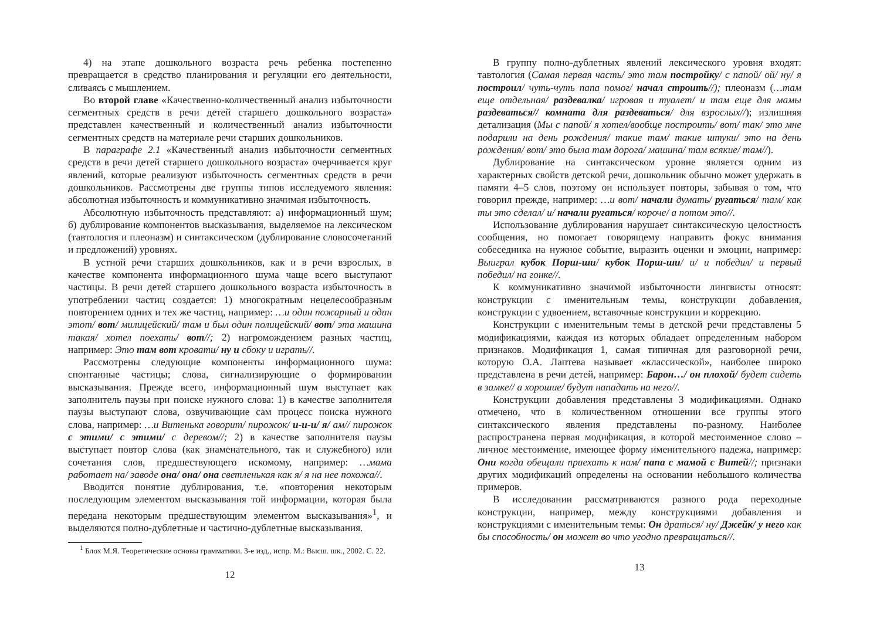4) на этапе дошкольного возраста речь ребенка постепенно превращается в средство планирования и регуляции его деятельности, сливаясь с мышлением.
Во второй главе «Качественно-количественный анализ избыточности сегментных средств в речи детей старшего дошкольного возраста» представлен качественный и количественный анализ избыточности сегментных средств на материале речи старших дошкольников.
В параграфе 2.1 «Качественный анализ избыточности сегментных средств в речи детей старшего дошкольного возраста» очерчивается круг явлений, которые реализуют избыточность сегментных средств в речи дошкольников. Рассмотрены две группы типов исследуемого явления: абсолютная избыточность и коммуникативно значимая избыточность.
Абсолютную избыточность представляют: а) информационный шум; б) дублирование компонентов высказывания, выделяемое на лексическом (тавтология и плеоназм) и синтаксическом (дублирование словосочетаний и предложений) уровнях.
В устной речи старших дошкольников, как и в речи взрослых, в качестве компонента информационного шума чаще всего выступают частицы. В речи детей старшего дошкольного возраста избыточность в употреблении частиц создается: 1) многократным нецелесообразным повторением одних и тех же частиц, например: …и один пожарный и один этот/ вот/ милицейский/ там и был один полицейский/ вот/ эта машина такая/ хотел поехать/ вот//; 2) нагромождением разных частиц, например: Это там вот кровати/ ну и сбоку и играть//.
Рассмотрены следующие компоненты информационного шума: спонтанные частицы; слова, сигнализирующие о формировании высказывания. Прежде всего, информационный шум выступает как заполнитель паузы при поиске нужного слова: 1) в качестве заполнителя паузы выступают слова, озвучивающие сам процесс поиска нужного слова, например: …и Витенька говорит/ пирожок/ и-и-и/ я/ ам// пирожок с этими/ с этими/ с деревом//; 2) в качестве заполнителя паузы выступает повтор слова (как знаменательного, так и служебного) или сочетания слов, предшествующего искомому, например: …мама работает на/ заводе она/ она/ она светленькая как я/ я на нее похожа//.
Вводится понятие дублирования, т.е. «повторения некоторым последующим элементом высказывания той информации, которая была передана некоторым предшествующим элементом высказывания»<sup>1</sup>, и выделяются полно-дублетные и частично-дублетные высказывания.
<sup>1</sup> Блох М.Я. Теоретические основы грамматики. 3-е изд., испр. М.: Высш. шк., 2002. С. 22.
12
В группу полно-дублетных явлений лексического уровня входят: тавтология (Самая первая часть/ это там постройку/ с папой/ ой/ ну/ я построил/ чуть-чуть папа помог/ начал строить//); плеоназм (…там еще отдельная/ раздевалка/ игровая и туалет/ и там еще для мамы раздеваться// комната для раздеваться/ для взрослых//); излишняя детализация (Мы с папой/ я хотел/вообще построить/ вот/ так/ это мне подарили на день рождения/ такие там/ такие штуки/ это на день рождения/ вот/ это была там дорога/ машина/ там всякие/ там//).
Дублирование на синтаксическом уровне является одним из характерных свойств детской речи, дошкольник обычно может удержать в памяти 4–5 слов, поэтому он использует повторы, забывая о том, что говорил прежде, например: …и вот/ начали думать/ ругаться/ там/ как ты это сделал/ и/ начали ругаться/ короче/ а потом это//.
Использование дублирования нарушает синтаксическую целостность сообщения, но помогает говорящему направить фокус внимания собеседника на нужное событие, выразить оценки и эмоции, например: Выиграл кубок Порш-ши/ кубок Порш-ши/ и/ и победил/ и первый победил/ на гонке//.
К коммуникативно значимой избыточности лингвисты относят: конструкции с именительным темы, конструкции добавления, конструкции с удвоением, вставочные конструкции и коррекцию.
Конструкции с именительным темы в детской речи представлены 5 модификациями, каждая из которых обладает определенным набором признаков. Модификация 1, самая типичная для разговорной речи, которую О.А. Лаптева называет «классической», наиболее широко представлена в речи детей, например: Барон…/ он плохой/ будет сидеть в замке// а хорошие/ будут нападать на него//.
Конструкции добавления представлены 3 модификациями. Однако отмечено, что в количественном отношении все группы этого синтаксического явления представлены по-разному. Наиболее распространена первая модификация, в которой местоименное слово – личное местоимение, имеющее форму именительного падежа, например: Они когда обещали приехать к нам/ папа с мамой с Витей//; признаки других модификаций определены на основании небольшого количества примеров.
В исследовании рассматриваются разного рода переходные конструкции, например, между конструкциями добавления и конструкциями с именительным темы: Он драться/ ну/ Джейк/ у него как бы способность/ он может во что угодно превращаться//.
13